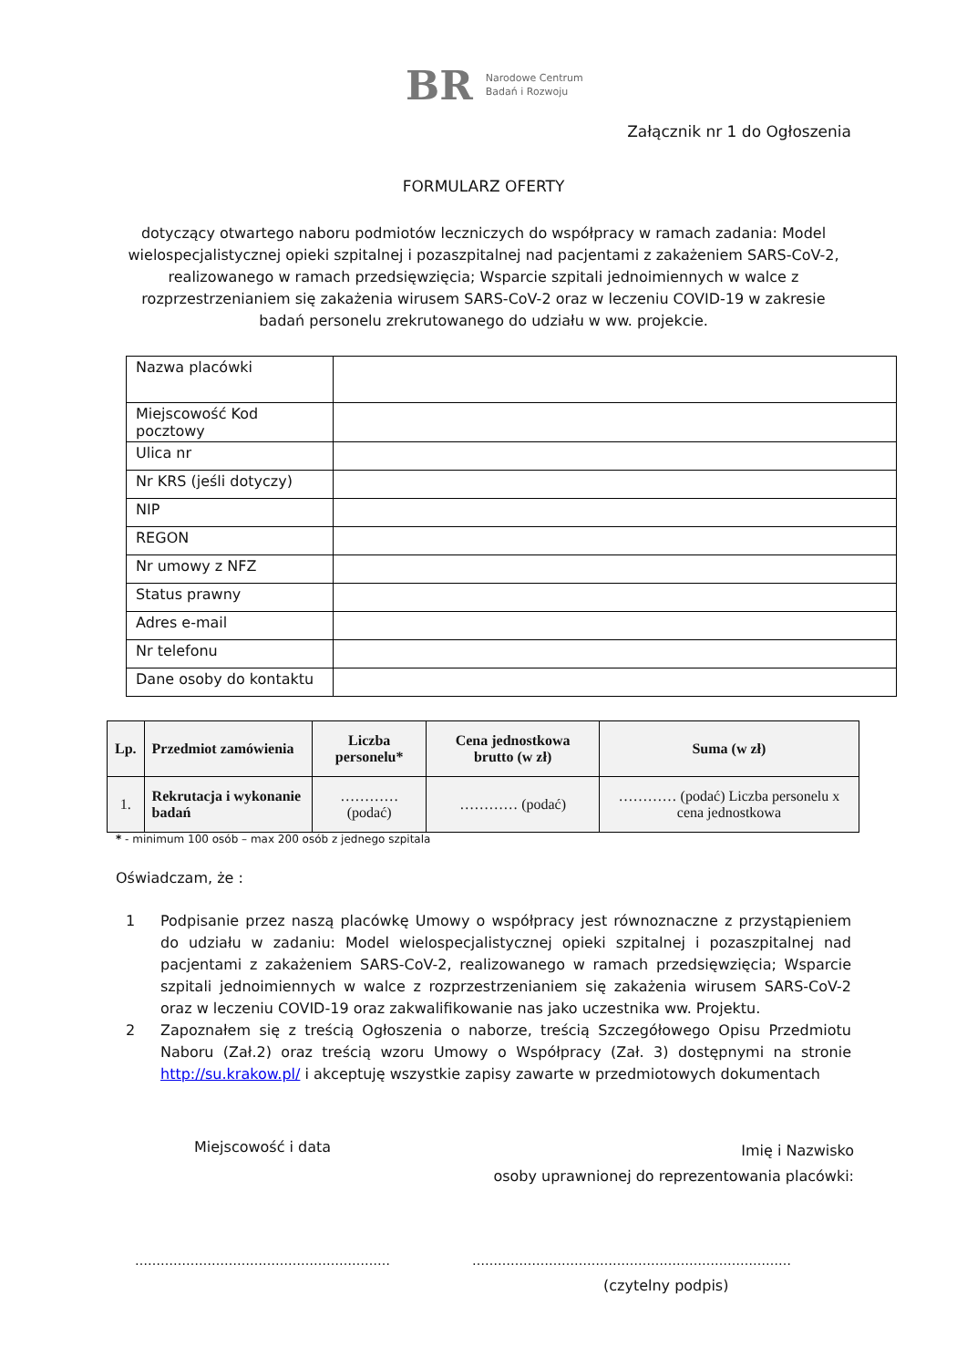BR Narodowe Centrum
Badań i Rozwoju
Załącznik nr 1 do Ogłoszenia
FORMULARZ OFERTY
dotyczący otwartego naboru podmiotów leczniczych do współpracy w ramach zadania: Model wielospecjalistycznej opieki szpitalnej i pozaszpitalnej nad pacjentami z zakażeniem SARS-CoV-2, realizowanego w ramach przedsięwzięcia; Wsparcie szpitali jednoimiennych w walce z rozprzestrzenianiem się zakażenia wirusem SARS-CoV-2 oraz w leczeniu COVID-19 w zakresie badań personelu zrekrutowanego do udziału w ww. projekcie.
| Nazwa placówki | |
| Miejscowość Kod pocztowy | |
| Ulica nr | |
| Nr KRS (jeśli dotyczy) | |
| NIP | |
| REGON | |
| Nr umowy z NFZ | |
| Status prawny | |
| Adres e-mail | |
| Nr telefonu | |
| Dane osoby do kontaktu | |
| Lp. | Przedmiot zamówienia | Liczba personelu* | Cena jednostkowa brutto (w zł) | Suma (w zł) |
| --- | --- | --- | --- | --- |
| 1. | Rekrutacja i wykonanie badań | ………… (podać) | ………… (podać) | ………… (podać) Liczba personelu x cena jednostkowa |
* - minimum 100 osób – max 200 osób z jednego szpitala
Oświadczam, że :
1 Podpisanie przez naszą placówkę Umowy o współpracy jest równoznaczne z przystąpieniem do udziału w zadaniu: Model wielospecjalistycznej opieki szpitalnej i pozaszpitalnej nad pacjentami z zakażeniem SARS-CoV-2, realizowanego w ramach przedsięwzięcia; Wsparcie szpitali jednoimiennych w walce z rozprzestrzenianiem się zakażenia wirusem SARS-CoV-2 oraz w leczeniu COVID-19 oraz zakwalifikowanie nas jako uczestnika ww. Projektu.
2 Zapoznałem się z treścią Ogłoszenia o naborze, treścią Szczegółowego Opisu Przedmiotu Naboru (Zał.2) oraz treścią wzoru Umowy o Współpracy (Zał. 3) dostępnymi na stronie http://su.krakow.pl/ i akceptuję wszystkie zapisy zawarte w przedmiotowych dokumentach
Miejscowość i data
Imię i Nazwisko
osoby uprawnionej do reprezentowania placówki:
…………………………………………………… …………………………………………………………………
(czytelny podpis)